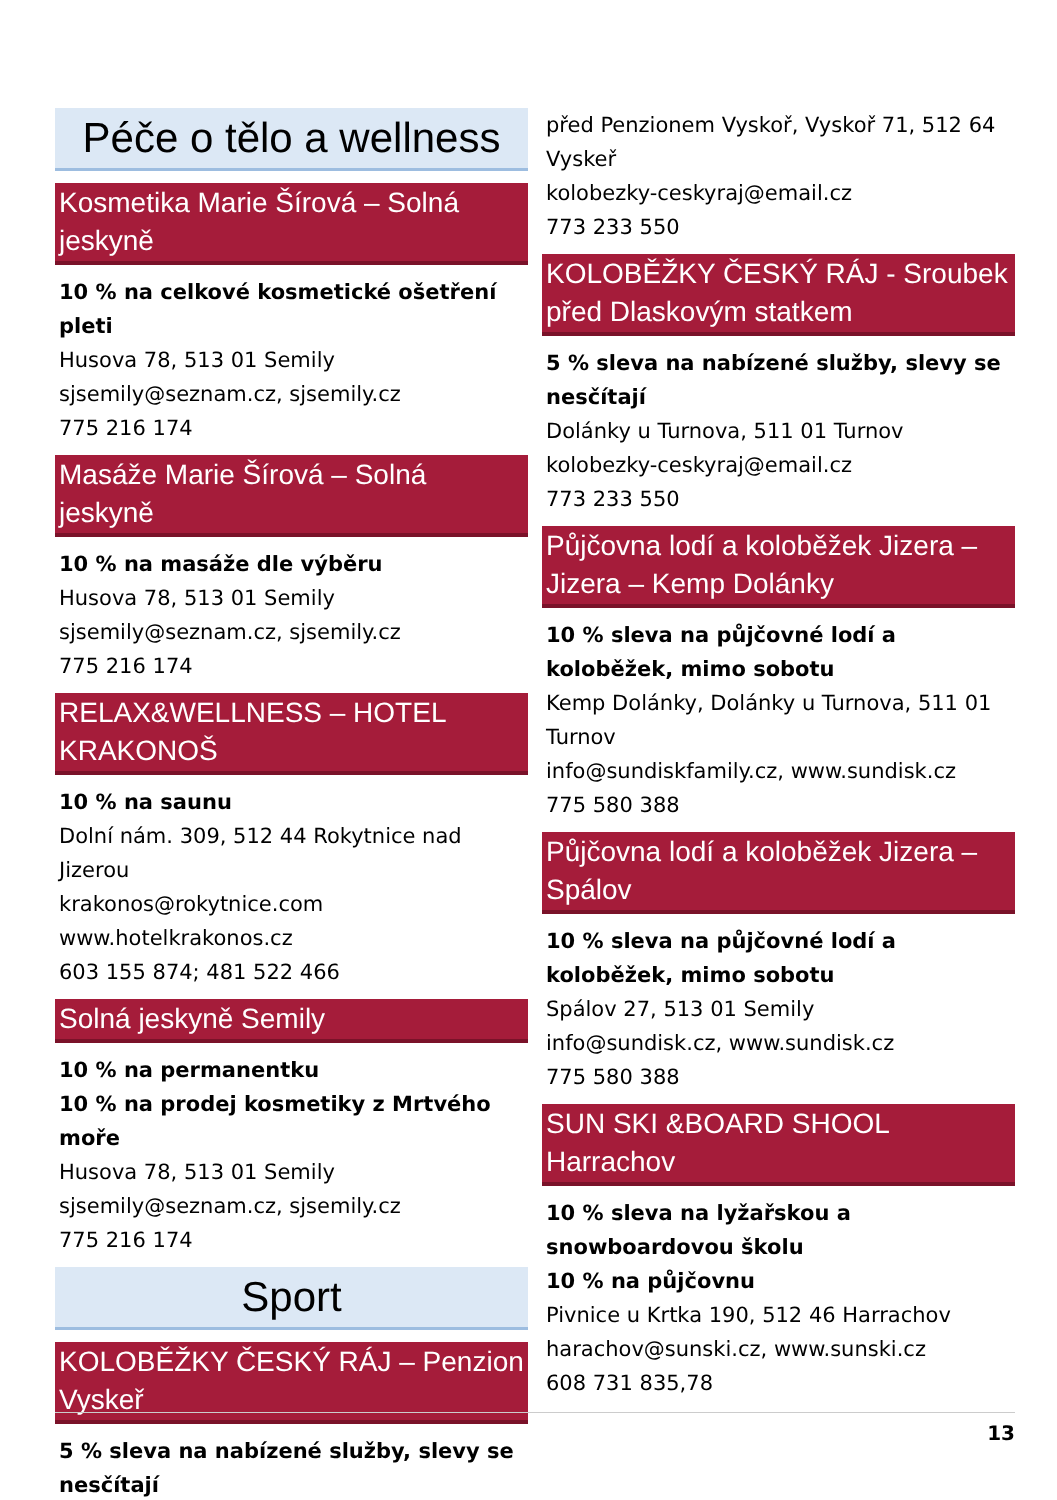Péče o tělo a wellness
Kosmetika Marie Šírová – Solná jeskyně
10 % na celkové kosmetické ošetření pleti
Husova 78, 513 01 Semily
sjsemily@seznam.cz, sjsemily.cz
775 216 174
Masáže Marie Šírová – Solná jeskyně
10 % na masáže dle výběru
Husova 78, 513 01 Semily
sjsemily@seznam.cz, sjsemily.cz
775 216 174
RELAX&WELLNESS – HOTEL KRAKONOŠ
10 % na saunu
Dolní nám. 309, 512 44 Rokytnice nad Jizerou
krakonos@rokytnice.com
www.hotelkrakonos.cz
603 155 874; 481 522 466
Solná jeskyně Semily
10 % na permanentku
10 % na prodej kosmetiky z Mrtvého moře
Husova 78, 513 01 Semily
sjsemily@seznam.cz, sjsemily.cz
775 216 174
Sport
KOLOBĚŽKY ČESKÝ RÁJ – Penzion Vyskeř
5 % sleva na nabízené služby, slevy se nesčítají
před Penzionem Vyskoř, Vyskoř 71, 512 64 Vyskeř
kolobezky-ceskyraj@email.cz
773 233 550
KOLOBĚŽKY ČESKÝ RÁJ - Sroubek před Dlaskovým statkem
5 % sleva na nabízené služby, slevy se nesčítají
Dolánky u Turnova, 511 01 Turnov
kolobezky-ceskyraj@email.cz
773 233 550
Půjčovna lodí a koloběžek Jizera – Jizera – Kemp Dolánky
10 % sleva na půjčovné lodí a koloběžek, mimo sobotu
Kemp Dolánky, Dolánky u Turnova, 511 01 Turnov
info@sundiskfamily.cz, www.sundisk.cz
775 580 388
Půjčovna lodí a koloběžek Jizera – Spálov
10 % sleva na půjčovné lodí a koloběžek, mimo sobotu
Spálov 27, 513 01 Semily
info@sundisk.cz, www.sundisk.cz
775 580 388
SUN SKI &BOARD SHOOL Harrachov
10 % sleva na lyžařskou a snowboardovou školu
10 % na půjčovnu
Pivnice u Krtka 190, 512 46 Harrachov
harachov@sunski.cz, www.sunski.cz
608 731 835,78
13